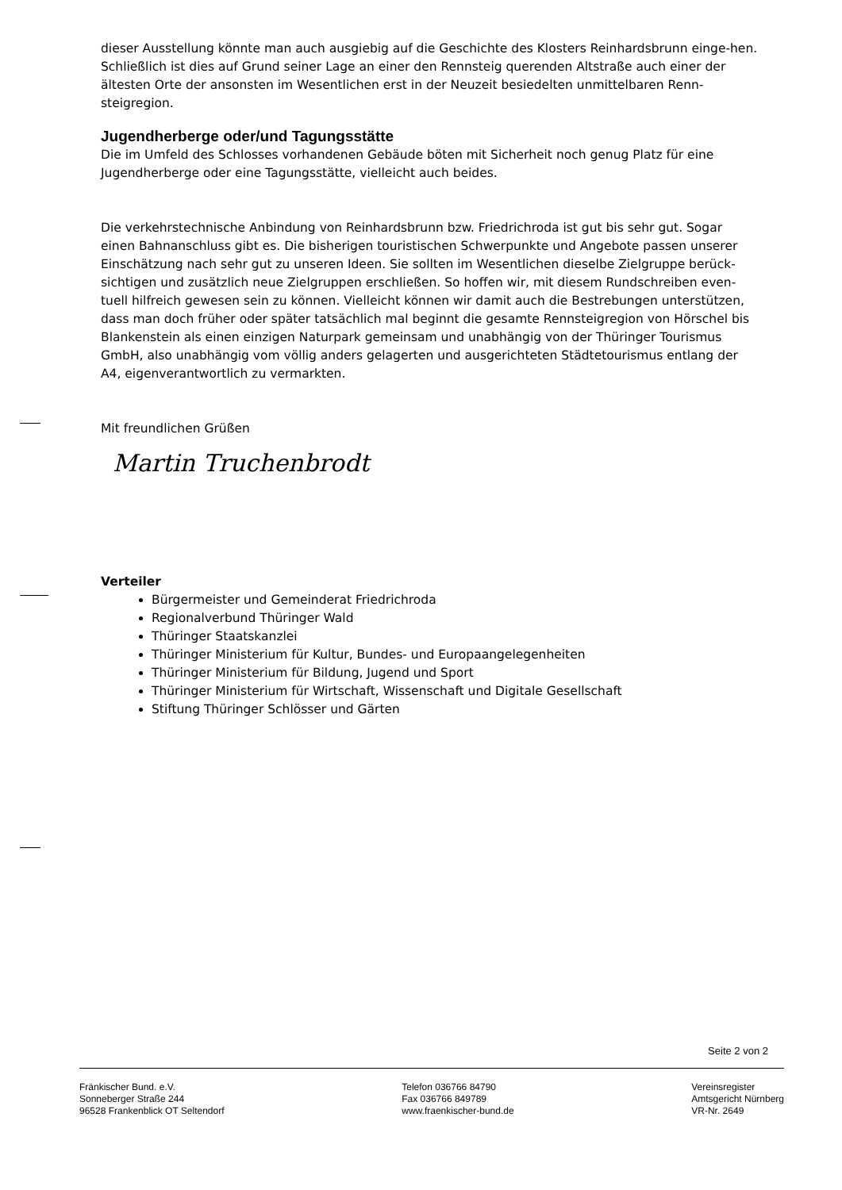dieser Ausstellung könnte man auch ausgiebig auf die Geschichte des Klosters Reinhardsbrunn einge-hen. Schließlich ist dies auf Grund seiner Lage an einer den Rennsteig querenden Altstraße auch einer der ältesten Orte der ansonsten im Wesentlichen erst in der Neuzeit besiedelten unmittelbaren Renn-steigregion.
Jugendherberge oder/und Tagungsstätte
Die im Umfeld des Schlosses vorhandenen Gebäude böten mit Sicherheit noch genug Platz für eine Jugendherberge oder eine Tagungsstätte, vielleicht auch beides.
Die verkehrstechnische Anbindung von Reinhardsbrunn bzw. Friedrichroda ist gut bis sehr gut. Sogar einen Bahnanschluss gibt es. Die bisherigen touristischen Schwerpunkte und Angebote passen unserer Einschätzung nach sehr gut zu unseren Ideen. Sie sollten im Wesentlichen dieselbe Zielgruppe berück-sichtigen und zusätzlich neue Zielgruppen erschließen. So hoffen wir, mit diesem Rundschreiben even-tuell hilfreich gewesen sein zu können. Vielleicht können wir damit auch die Bestrebungen unterstützen, dass man doch früher oder später tatsächlich mal beginnt die gesamte Rennsteigregion von Hörschel bis Blankenstein als einen einzigen Naturpark gemeinsam und unabhängig von der Thüringer Tourismus GmbH, also unabhängig vom völlig anders gelagerten und ausgerichteten Städtetourismus entlang der A4, eigenverantwortlich zu vermarkten.
Mit freundlichen Grüßen
Martin Truchenbrodt
Verteiler
Bürgermeister und Gemeinderat Friedrichroda
Regionalverbund Thüringer Wald
Thüringer Staatskanzlei
Thüringer Ministerium für Kultur, Bundes- und Europaangelegenheiten
Thüringer Ministerium für Bildung, Jugend und Sport
Thüringer Ministerium für Wirtschaft, Wissenschaft und Digitale Gesellschaft
Stiftung Thüringer Schlösser und Gärten
Seite 2 von 2
Fränkischer Bund. e.V.
Sonneberger Straße 244
96528 Frankenblick OT Seltendorf
Telefon 036766 84790
Fax 036766 849789
www.fraenkischer-bund.de
Vereinsregister
Amtsgericht Nürnberg
VR-Nr. 2649